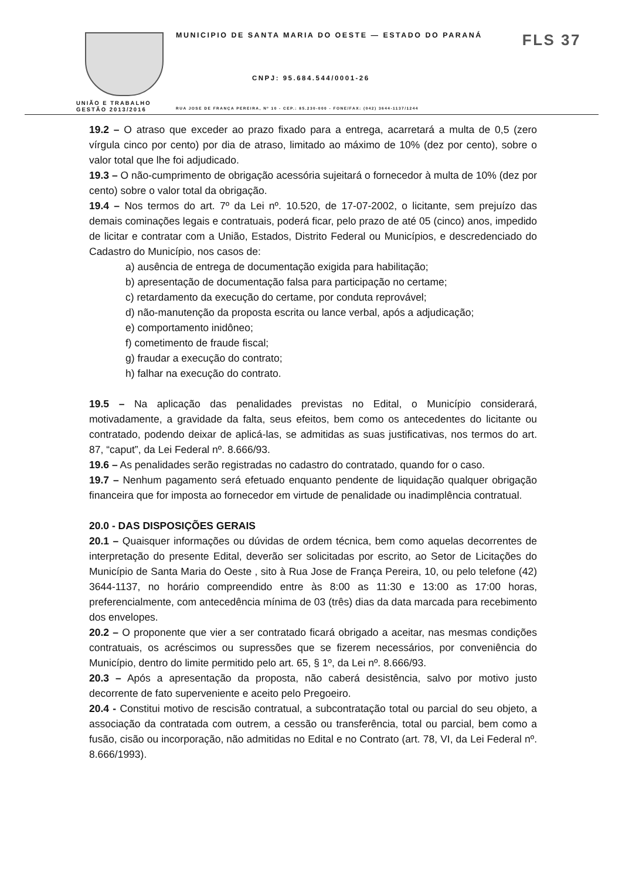UNIÃO E TRABALHO
GESTÃO 2013/2016
MUNICIPIO DE SANTA MARIA DO OESTE — ESTADO DO PARANÁ FLS 37
CNPJ: 95.684.544/0001-26
RUA JOSE DE FRANÇA PEREIRA, Nº 10 - CEP.: 85.230-000 - FONE/FAX: (042) 3644-1137/1244
19.2 – O atraso que exceder ao prazo fixado para a entrega, acarretará a multa de 0,5 (zero vírgula cinco por cento) por dia de atraso, limitado ao máximo de 10% (dez por cento), sobre o valor total que lhe foi adjudicado.
19.3 – O não-cumprimento de obrigação acessória sujeitará o fornecedor à multa de 10% (dez por cento) sobre o valor total da obrigação.
19.4 – Nos termos do art. 7º da Lei nº. 10.520, de 17-07-2002, o licitante, sem prejuízo das demais cominações legais e contratuais, poderá ficar, pelo prazo de até 05 (cinco) anos, impedido de licitar e contratar com a União, Estados, Distrito Federal ou Municípios, e descredenciado do Cadastro do Município, nos casos de:
a) ausência de entrega de documentação exigida para habilitação;
b) apresentação de documentação falsa para participação no certame;
c) retardamento da execução do certame, por conduta reprovável;
d) não-manutenção da proposta escrita ou lance verbal, após a adjudicação;
e) comportamento inidôneo;
f) cometimento de fraude fiscal;
g) fraudar a execução do contrato;
h) falhar na execução do contrato.
19.5 – Na aplicação das penalidades previstas no Edital, o Município considerará, motivadamente, a gravidade da falta, seus efeitos, bem como os antecedentes do licitante ou contratado, podendo deixar de aplicá-las, se admitidas as suas justificativas, nos termos do art. 87, “caput”, da Lei Federal nº. 8.666/93.
19.6 – As penalidades serão registradas no cadastro do contratado, quando for o caso.
19.7 – Nenhum pagamento será efetuado enquanto pendente de liquidação qualquer obrigação financeira que for imposta ao fornecedor em virtude de penalidade ou inadimplência contratual.
20.0 - DAS DISPOSIÇÕES GERAIS
20.1 – Quaisquer informações ou dúvidas de ordem técnica, bem como aquelas decorrentes de interpretação do presente Edital, deverão ser solicitadas por escrito, ao Setor de Licitações do Município de Santa Maria do Oeste , sito à Rua Jose de França Pereira, 10, ou pelo telefone (42) 3644-1137, no horário compreendido entre às 8:00 as 11:30 e 13:00 as 17:00 horas, preferencialmente, com antecedência mínima de 03 (três) dias da data marcada para recebimento dos envelopes.
20.2 – O proponente que vier a ser contratado ficará obrigado a aceitar, nas mesmas condições contratuais, os acréscimos ou supressões que se fizerem necessários, por conveniência do Município, dentro do limite permitido pelo art. 65, § 1º, da Lei nº. 8.666/93.
20.3 – Após a apresentação da proposta, não caberá desistência, salvo por motivo justo decorrente de fato superveniente e aceito pelo Pregoeiro.
20.4 - Constitui motivo de rescisão contratual, a subcontratação total ou parcial do seu objeto, a associação da contratada com outrem, a cessão ou transferência, total ou parcial, bem como a fusão, cisão ou incorporação, não admitidas no Edital e no Contrato (art. 78, VI, da Lei Federal nº. 8.666/1993).